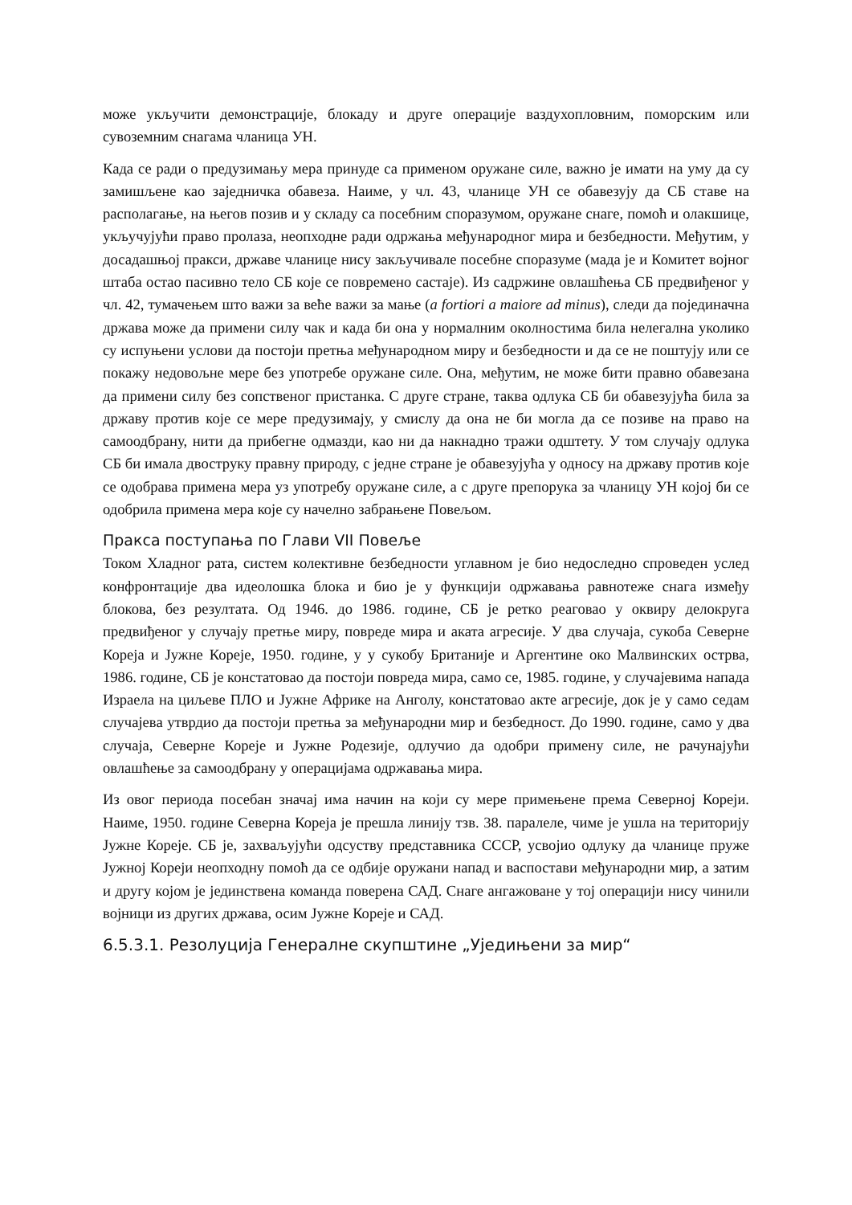може укључити демонстрације, блокаду и друге операције ваздухопловним, поморским или сувоземним снагама чланица УН.
Када се ради о предузимању мера принуде са применом оружане силе, важно је имати на уму да су замишљене као заједничка обавеза. Наиме, у чл. 43, чланице УН се обавезују да СБ ставе на располагање, на његов позив и у складу са посебним споразумом, оружане снаге, помоћ и олакшице, укључујући право пролаза, неопходне ради одржања међународног мира и безбедности. Међутим, у досадашњој пракси, државе чланице нису закључивале посебне споразуме (мада је и Комитет војног штаба остао пасивно тело СБ које се повремено састаје). Из садржине овлашћења СБ предвиђеног у чл. 42, тумачењем што важи за веће важи за мање (a fortiori a maiore ad minus), следи да појединачна држава може да примени силу чак и када би она у нормалним околностима била нелегална уколико су испуњени услови да постоји претња међународном миру и безбедности и да се не поштују или се покажу недовољне мере без употребе оружане силе. Она, међутим, не може бити правно обавезана да примени силу без сопственог пристанка. С друге стране, таква одлука СБ би обавезујућа била за државу против које се мере предузимају, у смислу да она не би могла да се позиве на право на самоодбрану, нити да прибегне одмазди, као ни да накнадно тражи одштету. У том случају одлука СБ би имала двоструку правну природу, с једне стране је обавезујућа у односу на државу против које се одобрава примена мера уз употребу оружане силе, а с друге препорука за чланицу УН којој би се одобрила примена мера које су начелно забрањене Повељом.
Пракса поступања по Глави VII Повеље
Током Хладног рата, систем колективне безбедности углавном је био недоследно спроведен услед конфронтације два идеолошка блока и био је у функцији одржавања равнотеже снага између блокова, без резултата. Од 1946. до 1986. године, СБ је ретко реаговао у оквиру делокруга предвиђеног у случају претње миру, повреде мира и аката агресије. У два случаја, сукоба Северне Кореја и Јужне Кореје, 1950. године, у у сукобу Британије и Аргентине око Малвинских острва, 1986. године, СБ је констатовао да постоји повреда мира, само се, 1985. године, у случајевима напада Израела на циљеве ПЛО и Јужне Африке на Анголу, констатовао акте агресије, док је у само седам случајева утврдио да постоји претња за међународни мир и безбедност. До 1990. године, само у два случаја, Северне Кореје и Јужне Родезије, одлучио да одобри примену силе, не рачунајући овлашћење за самоодбрану у операцијама одржавања мира.
Из овог периода посебан значај има начин на који су мере примењене према Северној Кореји. Наиме, 1950. године Северна Кореја је прешла линију тзв. 38. паралеле, чиме је ушла на територију Јужне Кореје. СБ је, захваљујући одсуству представника СССР, усвојио одлуку да чланице пруже Јужној Кореји неопходну помоћ да се одбије оружани напад и васпостави међународни мир, а затим и другу којом је јединствена команда поверена САД. Снаге ангажоване у тој операцији нису чинили војници из других држава, осим Јужне Кореје и САД.
6.5.3.1. Резолуција Генералне скупштине „Уједињени за мир“